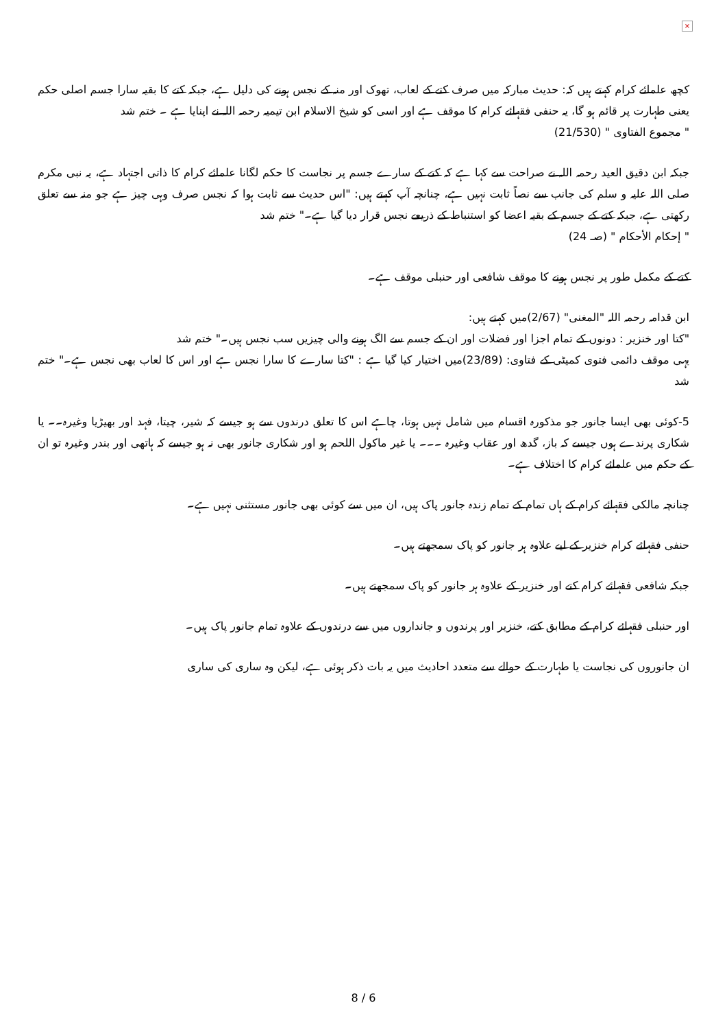×
کچھ علمائے کرام کہتے ہیں کہ: حدیث مبارکہ میں صرف کتے کے لعاب، تھوک اور منہ کے نجس ہونے کی دلیل ہے، جبکہ کتے کا بقیہ سارا جسم اصلی حکم یعنی طہارت پر قائم ہو گا، یہ حنفی فقہائے کرام کا موقف ہے اور اسی کو شیخ الاسلام ابن تیمیہ رحمہ اللہ نے اپنایا ہے ۔ ختم شد
" مجموع الفتاوی " (21/530)
جبکہ ابن دقیق العید رحمہ اللہ نے صراحت سے کہا ہے کہ کتے کے سارے جسم پر نجاست کا حکم لگانا علمائے کرام کا ذاتی اجتہاد ہے، یہ نبی مکرم صلی اللہ علیہ و سلم کی جانب سے نصاً ثابت نہیں ہے، چنانچہ آپ کہتے ہیں: "اس حدیث سے ثابت ہوا کہ نجس صرف وہی چیز ہے جو منہ سے تعلق رکھتی ہے، جبکہ کتے کے جسم کے بقیہ اعضا کو استنباط کے ذریعے نجس قرار دیا گیا ہے۔" ختم شد
" إحكام الأحكام " (صـ 24)
کتے کے مکمل طور پر نجس ہونے کا موقف شافعی اور حنبلی موقف ہے۔
ابن قدامہ رحمہ اللہ "المغنی" (2/67)میں کہتے ہیں:
"کتا اور خنزیر : دونوں کے تمام اجزا اور فضلات اور ان کے جسم سے الگ ہونے والی چیزیں سب نجس ہیں۔" ختم شد
یہی موقف دائمی فتوی کمیٹی کے فتاوی: (23/89)میں اختیار کیا گیا ہے : "کتا سارے کا سارا نجس ہے اور اس کا لعاب بھی نجس ہے۔" ختم شد
5-کوئی بھی ایسا جانور جو مذکورہ اقسام میں شامل نہیں ہوتا، چاہے اس کا تعلق درندوں سے ہو جیسے کہ شیر، چیتا، فہد اور بھیڑیا وغیرہ۔۔ یا شکاری پرندے ہوں جیسے کہ باز، گدھ اور عقاب وغیرہ ۔۔۔ یا غیر ماکول اللحم ہو اور شکاری جانور بھی نہ ہو جیسے کہ ہاتھی اور بندر وغیرہ تو ان کے حکم میں علمائے کرام کا اختلاف ہے۔
چنانچہ مالکی فقہائے کرام کے ہاں تمام کے تمام زندہ جانور پاک ہیں، ان میں سے کوئی بھی جانور مستثنی نہیں ہے۔
حنفی فقہائے کرام خنزیر کے لیے علاوہ ہر جانور کو پاک سمجھتے ہیں۔
جبکہ شافعی فقہائے کرام کتے اور خنزیر کے علاوہ ہر جانور کو پاک سمجھتے ہیں۔
اور حنبلی فقہائے کرام کے مطابق کتے، خنزیر اور پرندوں و جانداروں میں سے درندوں کے علاوہ تمام جانور پاک ہیں۔
ان جانوروں کی نجاست یا طہارت کے حوالے سے متعدد احادیث میں یہ بات ذکر ہوئی ہے، لیکن وہ ساری کی ساری
8 / 6